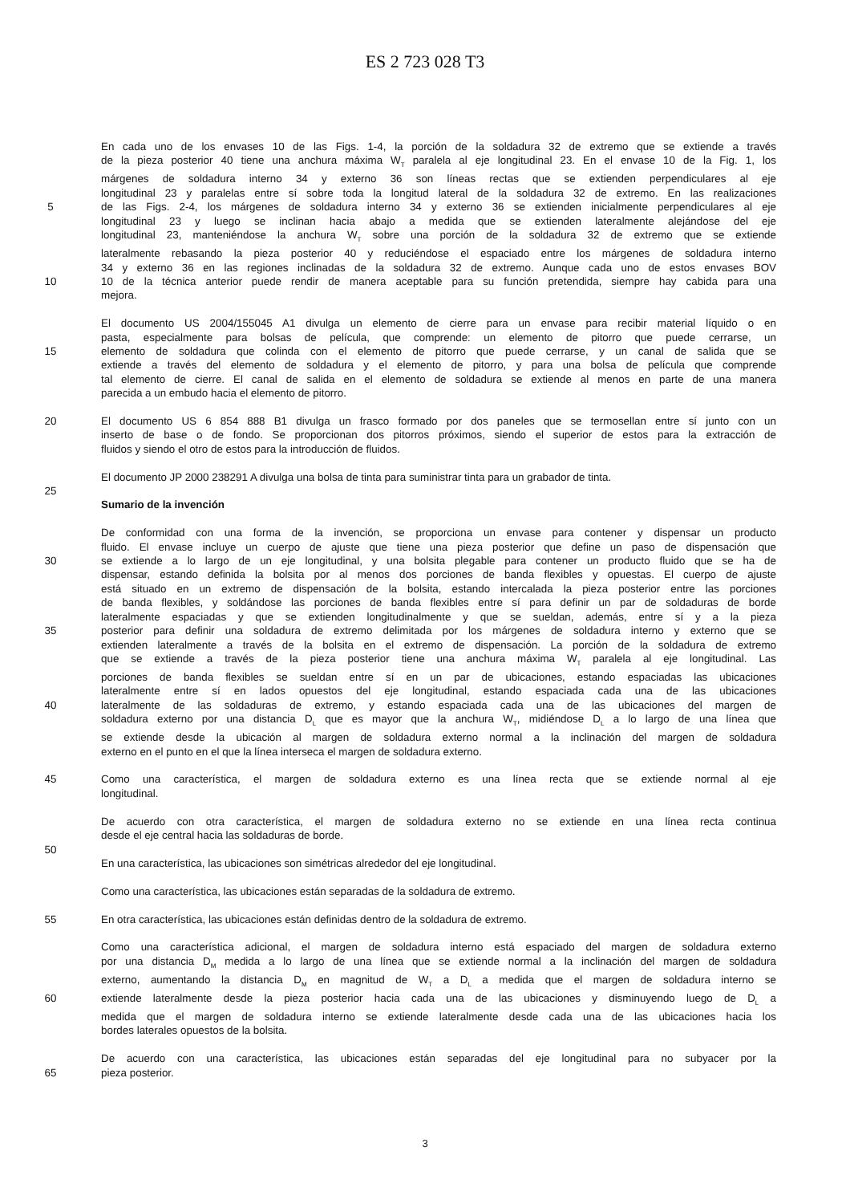ES 2 723 028 T3
En cada uno de los envases 10 de las Figs. 1-4, la porción de la soldadura 32 de extremo que se extiende a través
de la pieza posterior 40 tiene una anchura máxima W<sub>T</sub> paralela al eje longitudinal 23. En el envase 10 de la Fig. 1, los
márgenes de soldadura interno 34 y externo 36 son líneas rectas que se extienden perpendiculares al eje
longitudinal 23 y paralelas entre sí sobre toda la longitud lateral de la soldadura 32 de extremo. En las realizaciones
5 de las Figs. 2-4, los márgenes de soldadura interno 34 y externo 36 se extienden inicialmente perpendiculares al eje
longitudinal 23 y luego se inclinan hacia abajo a medida que se extienden lateralmente alejándose del eje
longitudinal 23, manteniéndose la anchura W<sub>T</sub> sobre una porción de la soldadura 32 de extremo que se extiende
lateralmente rebasando la pieza posterior 40 y reduciéndose el espaciado entre los márgenes de soldadura interno
34 y externo 36 en las regiones inclinadas de la soldadura 32 de extremo. Aunque cada uno de estos envases BOV
10 10 de la técnica anterior puede rendir de manera aceptable para su función pretendida, siempre hay cabida para una
mejora.
El documento US 2004/155045 A1 divulga un elemento de cierre para un envase para recibir material líquido o en
pasta, especialmente para bolsas de película, que comprende: un elemento de pitorro que puede cerrarse, un
15 elemento de soldadura que colinda con el elemento de pitorro que puede cerrarse, y un canal de salida que se
extiende a través del elemento de soldadura y el elemento de pitorro, y para una bolsa de película que comprende
tal elemento de cierre. El canal de salida en el elemento de soldadura se extiende al menos en parte de una manera
parecida a un embudo hacia el elemento de pitorro.
20 El documento US 6 854 888 B1 divulga un frasco formado por dos paneles que se termosellan entre sí junto con un
inserto de base o de fondo. Se proporcionan dos pitorros próximos, siendo el superior de estos para la extracción de
fluidos y siendo el otro de estos para la introducción de fluidos.
El documento JP 2000 238291 A divulga una bolsa de tinta para suministrar tinta para un grabador de tinta.
25
Sumario de la invención
De conformidad con una forma de la invención, se proporciona un envase para contener y dispensar un producto
fluido. El envase incluye un cuerpo de ajuste que tiene una pieza posterior que define un paso de dispensación que
30 se extiende a lo largo de un eje longitudinal, y una bolsita plegable para contener un producto fluido que se ha de
dispensar, estando definida la bolsita por al menos dos porciones de banda flexibles y opuestas. El cuerpo de ajuste
está situado en un extremo de dispensación de la bolsita, estando intercalada la pieza posterior entre las porciones
de banda flexibles, y soldándose las porciones de banda flexibles entre sí para definir un par de soldaduras de borde
lateralmente espaciadas y que se extienden longitudinalmente y que se sueldan, además, entre sí y a la pieza
35 posterior para definir una soldadura de extremo delimitada por los márgenes de soldadura interno y externo que se
extienden lateralmente a través de la bolsita en el extremo de dispensación. La porción de la soldadura de extremo
que se extiende a través de la pieza posterior tiene una anchura máxima W<sub>T</sub> paralela al eje longitudinal. Las
porciones de banda flexibles se sueldan entre sí en un par de ubicaciones, estando espaciadas las ubicaciones
lateralmente entre sí en lados opuestos del eje longitudinal, estando espaciada cada una de las ubicaciones
40 lateralmente de las soldaduras de extremo, y estando espaciada cada una de las ubicaciones del margen de
soldadura externo por una distancia D<sub>L</sub> que es mayor que la anchura W<sub>T</sub>, midiéndose D<sub>L</sub> a lo largo de una línea que
se extiende desde la ubicación al margen de soldadura externo normal a la inclinación del margen de soldadura
externo en el punto en el que la línea interseca el margen de soldadura externo.
45 Como una característica, el margen de soldadura externo es una línea recta que se extiende normal al eje
longitudinal.
De acuerdo con otra característica, el margen de soldadura externo no se extiende en una línea recta continua
desde el eje central hacia las soldaduras de borde.
50
En una característica, las ubicaciones son simétricas alrededor del eje longitudinal.
Como una característica, las ubicaciones están separadas de la soldadura de extremo.
55 En otra característica, las ubicaciones están definidas dentro de la soldadura de extremo.
Como una característica adicional, el margen de soldadura interno está espaciado del margen de soldadura externo
por una distancia D<sub>M</sub> medida a lo largo de una línea que se extiende normal a la inclinación del margen de soldadura
externo, aumentando la distancia D<sub>M</sub> en magnitud de W<sub>T</sub> a D<sub>L</sub> a medida que el margen de soldadura interno se
60 extiende lateralmente desde la pieza posterior hacia cada una de las ubicaciones y disminuyendo luego de D<sub>L</sub> a
medida que el margen de soldadura interno se extiende lateralmente desde cada una de las ubicaciones hacia los
bordes laterales opuestos de la bolsita.
De acuerdo con una característica, las ubicaciones están separadas del eje longitudinal para no subyacer por la
65 pieza posterior.
3